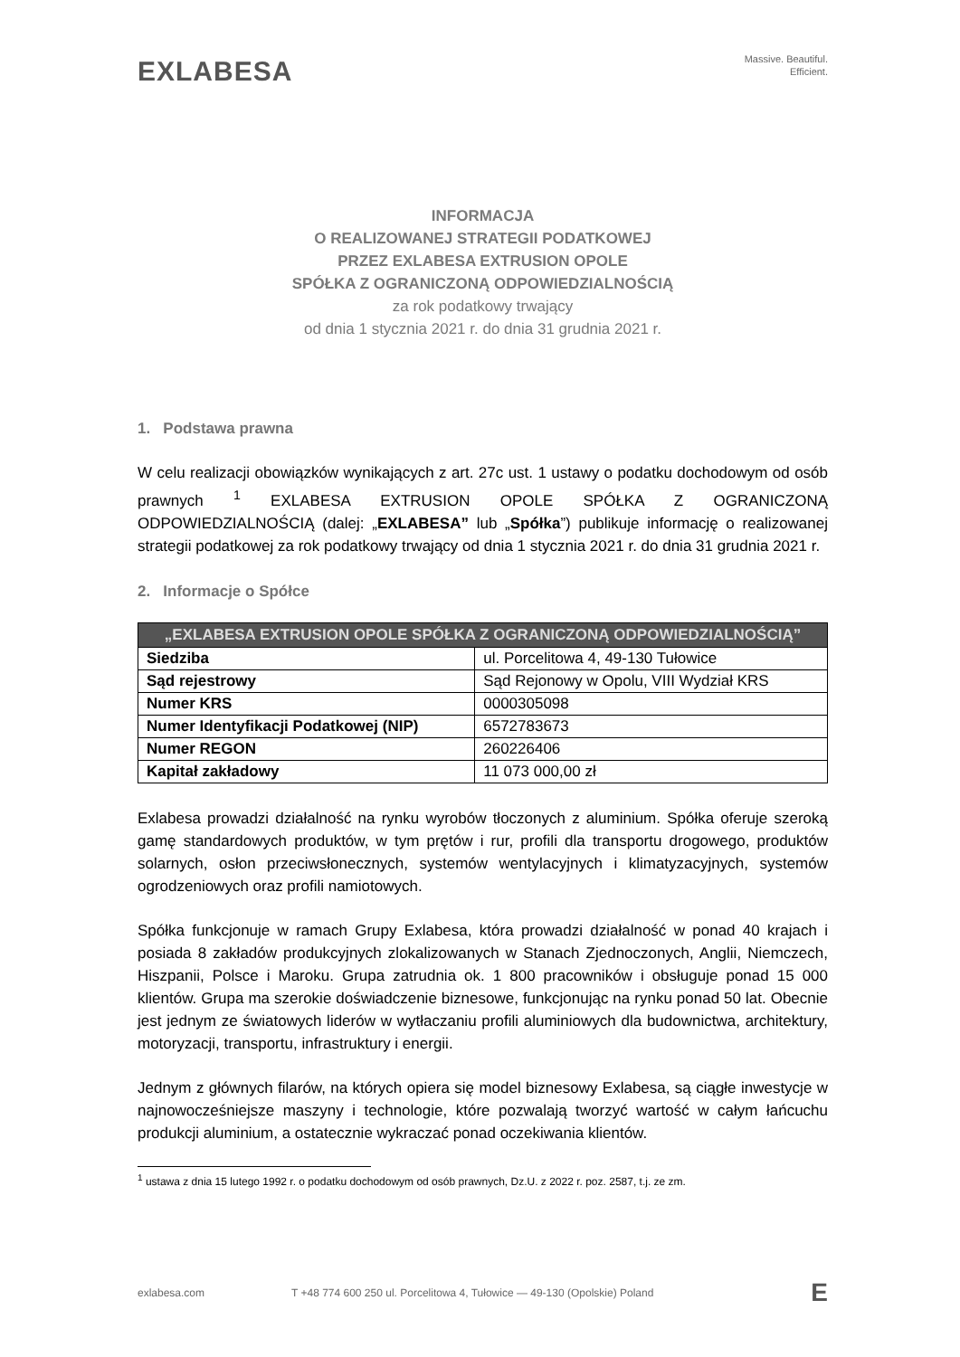EXLABESA
Massive. Beautiful.
Efficient.
INFORMACJA
O REALIZOWANEJ STRATEGII PODATKOWEJ
PRZEZ EXLABESA EXTRUSION OPOLE
SPÓŁKA Z OGRANICZONĄ ODPOWIEDZIALNOŚCIĄ
za rok podatkowy trwający
od dnia 1 stycznia 2021 r. do dnia 31 grudnia 2021 r.
1. Podstawa prawna
W celu realizacji obowiązków wynikających z art. 27c ust. 1 ustawy o podatku dochodowym od osób prawnych <sup>1</sup> EXLABESA EXTRUSION OPOLE SPÓŁKA Z OGRANICZONĄ ODPOWIEDZIALNOŚCIĄ (dalej: „EXLABESA” lub „Spółka”) publikuje informację o realizowanej strategii podatkowej za rok podatkowy trwający od dnia 1 stycznia 2021 r. do dnia 31 grudnia 2021 r.
2. Informacje o Spółce
| „EXLABESA EXTRUSION OPOLE SPÓŁKA Z OGRANICZONĄ ODPOWIEDZIALNOŚCIĄ” | |
| --- | --- |
| Siedziba | ul. Porcelitowa 4, 49-130 Tułowice |
| Sąd rejestrowy | Sąd Rejonowy w Opolu, VIII Wydział KRS |
| Numer KRS | 0000305098 |
| Numer Identyfikacji Podatkowej (NIP) | 6572783673 |
| Numer REGON | 260226406 |
| Kapitał zakładowy | 11 073 000,00 zł |
Exlabesa prowadzi działalność na rynku wyrobów tłoczonych z aluminium. Spółka oferuje szeroką gamę standardowych produktów, w tym prętów i rur, profili dla transportu drogowego, produktów solarnych, osłon przeciwsłonecznych, systemów wentylacyjnych i klimatyzacyjnych, systemów ogrodzeniowych oraz profili namiotowych.
Spółka funkcjonuje w ramach Grupy Exlabesa, która prowadzi działalność w ponad 40 krajach i posiada 8 zakładów produkcyjnych zlokalizowanych w Stanach Zjednoczonych, Anglii, Niemczech, Hiszpanii, Polsce i Maroku. Grupa zatrudnia ok. 1 800 pracowników i obsługuje ponad 15 000 klientów. Grupa ma szerokie doświadczenie biznesowe, funkcjonując na rynku ponad 50 lat. Obecnie jest jednym ze światowych liderów w wytłaczaniu profili aluminiowych dla budownictwa, architektury, motoryzacji, transportu, infrastruktury i energii.
Jednym z głównych filarów, na których opiera się model biznesowy Exlabesa, są ciągłe inwestycje w najnowocześniejsze maszyny i technologie, które pozwalają tworzyć wartość w całym łańcuchu produkcji aluminium, a ostatecznie wykraczać ponad oczekiwania klientów.
<sup>1</sup> ustawa z dnia 15 lutego 1992 r. o podatku dochodowym od osób prawnych, Dz.U. z 2022 r. poz. 2587, t.j. ze zm.
exlabesa.com T +48 774 600 250 ul. Porcelitowa 4, Tułowice — 49-130 (Opolskie) Poland E